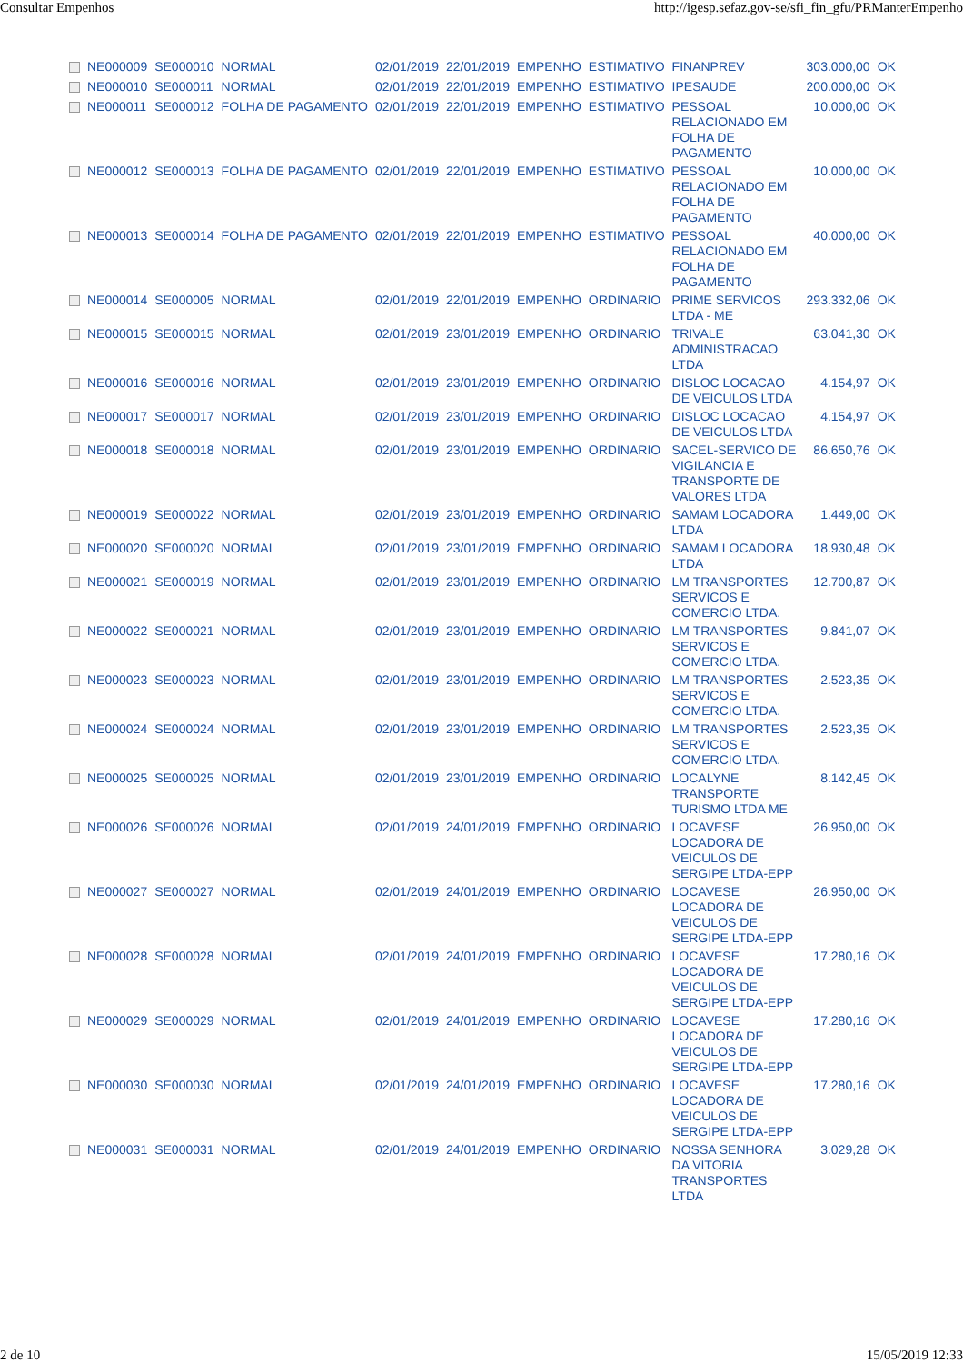Consultar Empenhos http://igesp.sefaz.gov-se/sfi_fin_gfu/PRManterEmpenho
| | NE000009 | SE000010 | NORMAL | 02/01/2019 | 22/01/2019 | EMPENHO | ESTIMATIVO | FINANPREV | 303.000,00 | OK |
| | NE000010 | SE000011 | NORMAL | 02/01/2019 | 22/01/2019 | EMPENHO | ESTIMATIVO | IPESAUDE | 200.000,00 | OK |
| | NE000011 | SE000012 | FOLHA DE PAGAMENTO | 02/01/2019 | 22/01/2019 | EMPENHO | ESTIMATIVO | PESSOAL RELACIONADO EM FOLHA DE PAGAMENTO | 10.000,00 | OK |
| | NE000012 | SE000013 | FOLHA DE PAGAMENTO | 02/01/2019 | 22/01/2019 | EMPENHO | ESTIMATIVO | PESSOAL RELACIONADO EM FOLHA DE PAGAMENTO | 10.000,00 | OK |
| | NE000013 | SE000014 | FOLHA DE PAGAMENTO | 02/01/2019 | 22/01/2019 | EMPENHO | ESTIMATIVO | PESSOAL RELACIONADO EM FOLHA DE PAGAMENTO | 40.000,00 | OK |
| | NE000014 | SE000005 | NORMAL | 02/01/2019 | 22/01/2019 | EMPENHO | ORDINARIO | PRIME SERVICOS LTDA - ME | 293.332,06 | OK |
| | NE000015 | SE000015 | NORMAL | 02/01/2019 | 23/01/2019 | EMPENHO | ORDINARIO | TRIVALE ADMINISTRACAO LTDA | 63.041,30 | OK |
| | NE000016 | SE000016 | NORMAL | 02/01/2019 | 23/01/2019 | EMPENHO | ORDINARIO | DISLOC LOCACAO DE VEICULOS LTDA | 4.154,97 | OK |
| | NE000017 | SE000017 | NORMAL | 02/01/2019 | 23/01/2019 | EMPENHO | ORDINARIO | DISLOC LOCACAO DE VEICULOS LTDA | 4.154,97 | OK |
| | NE000018 | SE000018 | NORMAL | 02/01/2019 | 23/01/2019 | EMPENHO | ORDINARIO | SACEL-SERVICO DE VIGILANCIA E TRANSPORTE DE VALORES LTDA | 86.650,76 | OK |
| | NE000019 | SE000022 | NORMAL | 02/01/2019 | 23/01/2019 | EMPENHO | ORDINARIO | SAMAM LOCADORA LTDA | 1.449,00 | OK |
| | NE000020 | SE000020 | NORMAL | 02/01/2019 | 23/01/2019 | EMPENHO | ORDINARIO | SAMAM LOCADORA LTDA | 18.930,48 | OK |
| | NE000021 | SE000019 | NORMAL | 02/01/2019 | 23/01/2019 | EMPENHO | ORDINARIO | LM TRANSPORTES SERVICOS E COMERCIO LTDA. | 12.700,87 | OK |
| | NE000022 | SE000021 | NORMAL | 02/01/2019 | 23/01/2019 | EMPENHO | ORDINARIO | LM TRANSPORTES SERVICOS E COMERCIO LTDA. | 9.841,07 | OK |
| | NE000023 | SE000023 | NORMAL | 02/01/2019 | 23/01/2019 | EMPENHO | ORDINARIO | LM TRANSPORTES SERVICOS E COMERCIO LTDA. | 2.523,35 | OK |
| | NE000024 | SE000024 | NORMAL | 02/01/2019 | 23/01/2019 | EMPENHO | ORDINARIO | LM TRANSPORTES SERVICOS E COMERCIO LTDA. | 2.523,35 | OK |
| | NE000025 | SE000025 | NORMAL | 02/01/2019 | 23/01/2019 | EMPENHO | ORDINARIO | LOCALYNE TRANSPORTE TURISMO LTDA ME | 8.142,45 | OK |
| | NE000026 | SE000026 | NORMAL | 02/01/2019 | 24/01/2019 | EMPENHO | ORDINARIO | LOCAVESE LOCADORA DE VEICULOS DE SERGIPE LTDA-EPP | 26.950,00 | OK |
| | NE000027 | SE000027 | NORMAL | 02/01/2019 | 24/01/2019 | EMPENHO | ORDINARIO | LOCAVESE LOCADORA DE VEICULOS DE SERGIPE LTDA-EPP | 26.950,00 | OK |
| | NE000028 | SE000028 | NORMAL | 02/01/2019 | 24/01/2019 | EMPENHO | ORDINARIO | LOCAVESE LOCADORA DE VEICULOS DE SERGIPE LTDA-EPP | 17.280,16 | OK |
| | NE000029 | SE000029 | NORMAL | 02/01/2019 | 24/01/2019 | EMPENHO | ORDINARIO | LOCAVESE LOCADORA DE VEICULOS DE SERGIPE LTDA-EPP | 17.280,16 | OK |
| | NE000030 | SE000030 | NORMAL | 02/01/2019 | 24/01/2019 | EMPENHO | ORDINARIO | LOCAVESE LOCADORA DE VEICULOS DE SERGIPE LTDA-EPP | 17.280,16 | OK |
| | NE000031 | SE000031 | NORMAL | 02/01/2019 | 24/01/2019 | EMPENHO | ORDINARIO | NOSSA SENHORA DA VITORIA TRANSPORTES LTDA | 3.029,28 | OK |
2 de 10 15/05/2019 12:33